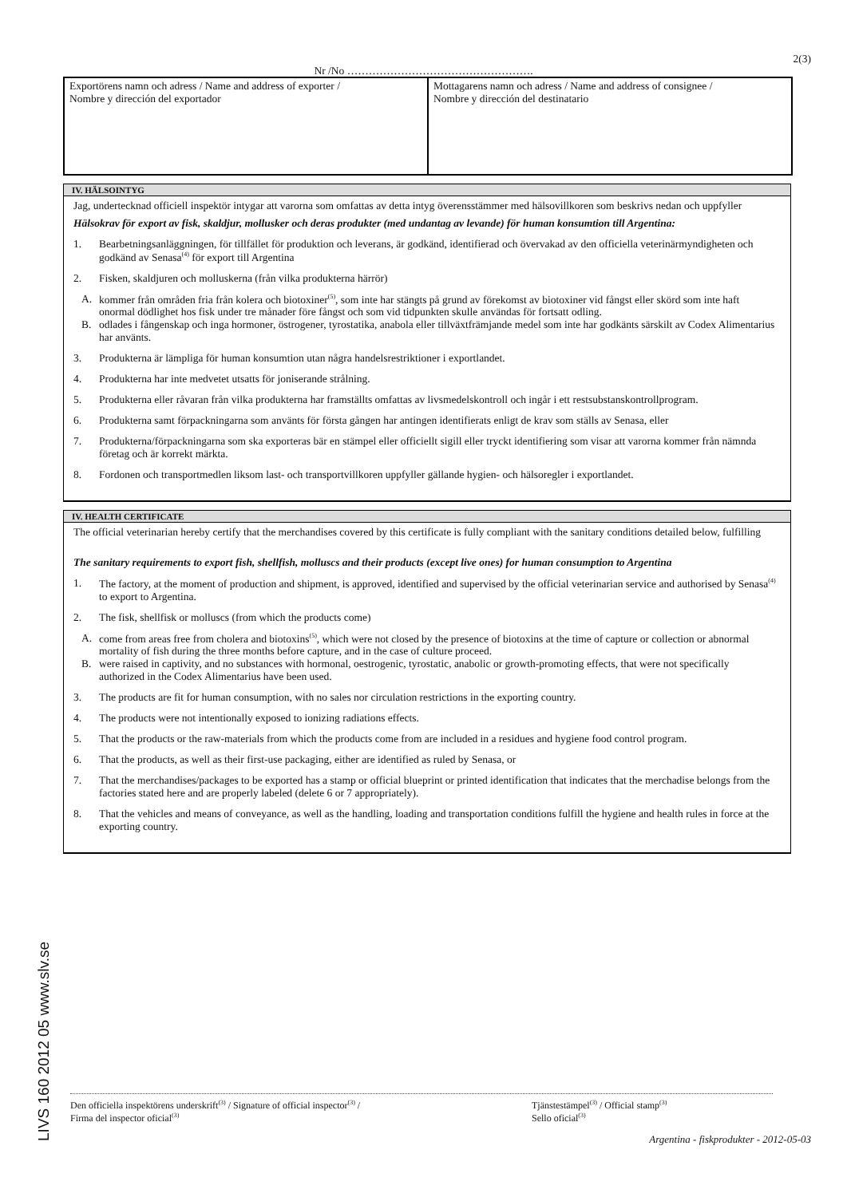2(3)
Nr /No …………………………………………….
Exportörens namn och adress / Name and address of exporter /
Nombre y dirección del exportador
Mottagarens namn och adress / Name and address of consignee /
Nombre y dirección del destinatario
IV. HÄLSOINTYG
Jag, undertecknad officiell inspektör intygar att varorna som omfattas av detta intyg överensstämmer med hälsovillkoren som beskrivs nedan och uppfyller
Hälsokrav för export av fisk, skaldjur, mollusker och deras produkter (med undantag av levande) för human konsumtion till Argentina:
1. Bearbetningsanläggningen, för tillfället för produktion och leverans, är godkänd, identifierad och övervakad av den officiella veterinärmyndigheten och godkänd av Senasa<sup>(4)</sup> för export till Argentina
2. Fisken, skaldjuren och molluskerna (från vilka produkterna härrör)
A. kommer från områden fria från kolera och biotoxiner<sup>(5)</sup>, som inte har stängts på grund av förekomst av biotoxiner vid fångst eller skörd som inte haft onormal dödlighet hos fisk under tre månader före fångst och som vid tidpunkten skulle användas för fortsatt odling.
B. odlades i fångenskap och inga hormoner, östrogener, tyrostatika, anabola eller tillväxtfrämjande medel som inte har godkänts särskilt av Codex Alimentarius har använts.
3. Produkterna är lämpliga för human konsumtion utan några handelsrestriktioner i exportlandet.
4. Produkterna har inte medvetet utsatts för joniserande strålning.
5. Produkterna eller råvaran från vilka produkterna har framställts omfattas av livsmedelskontroll och ingår i ett restsubstanskontrollprogram.
6. Produkterna samt förpackningarna som använts för första gången har antingen identifierats enligt de krav som ställs av Senasa, eller
7. Produkterna/förpackningarna som ska exporteras bär en stämpel eller officiellt sigill eller tryckt identifiering som visar att varorna kommer från nämnda företag och är korrekt märkta.
8. Fordonen och transportmedlen liksom last- och transportvillkoren uppfyller gällande hygien- och hälsoregler i exportlandet.
IV. HEALTH CERTIFICATE
The official veterinarian hereby certify that the merchandises covered by this certificate is fully compliant with the sanitary conditions detailed below, fulfilling
The sanitary requirements to export fish, shellfish, molluscs and their products (except live ones) for human consumption to Argentina
1. The factory, at the moment of production and shipment, is approved, identified and supervised by the official veterinarian service and authorised by Senasa<sup>(4)</sup> to export to Argentina.
2. The fisk, shellfisk or molluscs (from which the products come)
A. come from areas free from cholera and biotoxins<sup>(5)</sup>, which were not closed by the presence of biotoxins at the time of capture or collection or abnormal mortality of fish during the three months before capture, and in the case of culture proceed.
B. were raised in captivity, and no substances with hormonal, oestrogenic, tyrostatic, anabolic or growth-promoting effects, that were not specifically authorized in the Codex Alimentarius have been used.
3. The products are fit for human consumption, with no sales nor circulation restrictions in the exporting country.
4. The products were not intentionally exposed to ionizing radiations effects.
5. That the products or the raw-materials from which the products come from are included in a residues and hygiene food control program.
6. That the products, as well as their first-use packaging, either are identified as ruled by Senasa, or
7. That the merchandises/packages to be exported has a stamp or official blueprint or printed identification that indicates that the merchadise belongs from the factories stated here and are properly labeled (delete 6 or 7 appropriately).
8. That the vehicles and means of conveyance, as well as the handling, loading and transportation conditions fulfill the hygiene and health rules in force at the exporting country.
LIVS 160 2012 05 www.slv.se
Den officiella inspektörens underskrift<sup>(3)</sup> / Signature of official inspector<sup>(3)</sup> /
Firma del inspector oficial<sup>(3)</sup>
Tjänstestämpel<sup>(3)</sup> / Official stamp<sup>(3)</sup>
Sello oficial<sup>(3)</sup>
Argentina - fiskprodukter - 2012-05-03